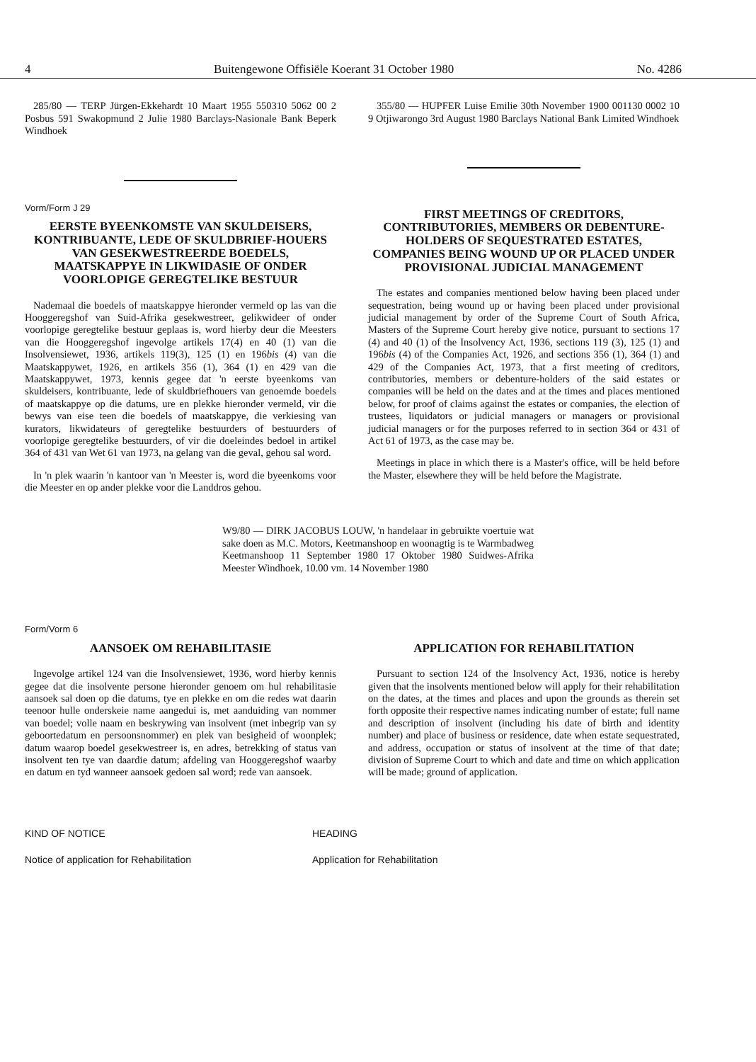4 Buitengewone Offisiële Koerant 31 October 1980 No. 4286
285/80 — TERP Jürgen-Ekkehardt 10 Maart 1955 550310 5062 00 2 Posbus 591 Swakopmund 2 Julie 1980 Barclays-Nasionale Bank Beperk Windhoek
Vorm/Form J 29
EERSTE BYEENKOMSTE VAN SKULDEISERS, KONTRIBUANTE, LEDE OF SKULDBRIEF-HOUERS VAN GESEKWESTREERDE BOEDELS, MAATSKAPPYE IN LIKWIDASIE OF ONDER VOORLOPIGE GEREGTELIKE BESTUUR
Nademaal die boedels of maatskappye hieronder vermeld op las van die Hooggeregshof van Suid-Afrika gesekwestreer, gelikwideer of onder voorlopige geregtelike bestuur geplaas is, word hierby deur die Meesters van die Hooggeregshof ingevolge artikels 17(4) en 40 (1) van die Insolvensiewet, 1936, artikels 119(3), 125 (1) en 196bis (4) van die Maatskappywet, 1926, en artikels 356 (1), 364 (1) en 429 van die Maatskappywet, 1973, kennis gegee dat 'n eerste byeenkoms van skuldeisers, kontribuante, lede of skuldbriefhouers van genoemde boedels of maatskappye op die datums, ure en plekke hieronder vermeld, vir die bewys van eise teen die boedels of maatskappye, die verkiesing van kurators, likwidateurs of geregtelike bestuurders of bestuurders of voorlopige geregtelike bestuurders, of vir die doeleindes bedoel in artikel 364 of 431 van Wet 61 van 1973, na gelang van die geval, gehou sal word.
In 'n plek waarin 'n kantoor van 'n Meester is, word die byeenkoms voor die Meester en op ander plekke voor die Landdros gehou.
355/80 — HUPFER Luise Emilie 30th November 1900 001130 0002 10 9 Otjiwarongo 3rd August 1980 Barclays National Bank Limited Windhoek
FIRST MEETINGS OF CREDITORS, CONTRIBUTORIES, MEMBERS OR DEBENTURE-HOLDERS OF SEQUESTRATED ESTATES, COMPANIES BEING WOUND UP OR PLACED UNDER PROVISIONAL JUDICIAL MANAGEMENT
The estates and companies mentioned below having been placed under sequestration, being wound up or having been placed under provisional judicial management by order of the Supreme Court of South Africa, Masters of the Supreme Court hereby give notice, pursuant to sections 17 (4) and 40 (1) of the Insolvency Act, 1936, sections 119 (3), 125 (1) and 196bis (4) of the Companies Act, 1926, and sections 356 (1), 364 (1) and 429 of the Companies Act, 1973, that a first meeting of creditors, contributories, members or debenture-holders of the said estates or companies will be held on the dates and at the times and places mentioned below, for proof of claims against the estates or companies, the election of trustees, liquidators or judicial managers or managers or provisional judicial managers or for the purposes referred to in section 364 or 431 of Act 61 of 1973, as the case may be.
Meetings in place in which there is a Master's office, will be held before the Master, elsewhere they will be held before the Magistrate.
W9/80 — DIRK JACOBUS LOUW, 'n handelaar in gebruikte voertuie wat sake doen as M.C. Motors, Keetmanshoop en woonagtig is te Warmbadweg Keetmanshoop 11 September 1980 17 Oktober 1980 Suidwes-Afrika Meester Windhoek, 10.00 vm. 14 November 1980
Form/Vorm 6
AANSOEK OM REHABILITASIE
Ingevolge artikel 124 van die Insolvensiewet, 1936, word hierby kennis gegee dat die insolvente persone hieronder genoem om hul rehabilitasie aansoek sal doen op die datums, tye en plekke en om die redes wat daarin teenoor hulle onderskeie name aangedui is, met aanduiding van nommer van boedel; volle naam en beskrywing van insolvent (met inbegrip van sy geboortedatum en persoonsnommer) en plek van besigheid of woonplek; datum waarop boedel gesekwestreer is, en adres, betrekking of status van insolvent ten tye van daardie datum; afdeling van Hooggeregshof waarby en datum en tyd wanneer aansoek gedoen sal word; rede van aansoek.
APPLICATION FOR REHABILITATION
Pursuant to section 124 of the Insolvency Act, 1936, notice is hereby given that the insolvents mentioned below will apply for their rehabilitation on the dates, at the times and places and upon the grounds as therein set forth opposite their respective names indicating number of estate; full name and description of insolvent (including his date of birth and identity number) and place of business or residence, date when estate sequestrated, and address, occupation or status of insolvent at the time of that date; division of Supreme Court to which and date and time on which application will be made; ground of application.
KIND OF NOTICE HEADING
Notice of application for Rehabilitation Application for Rehabilitation